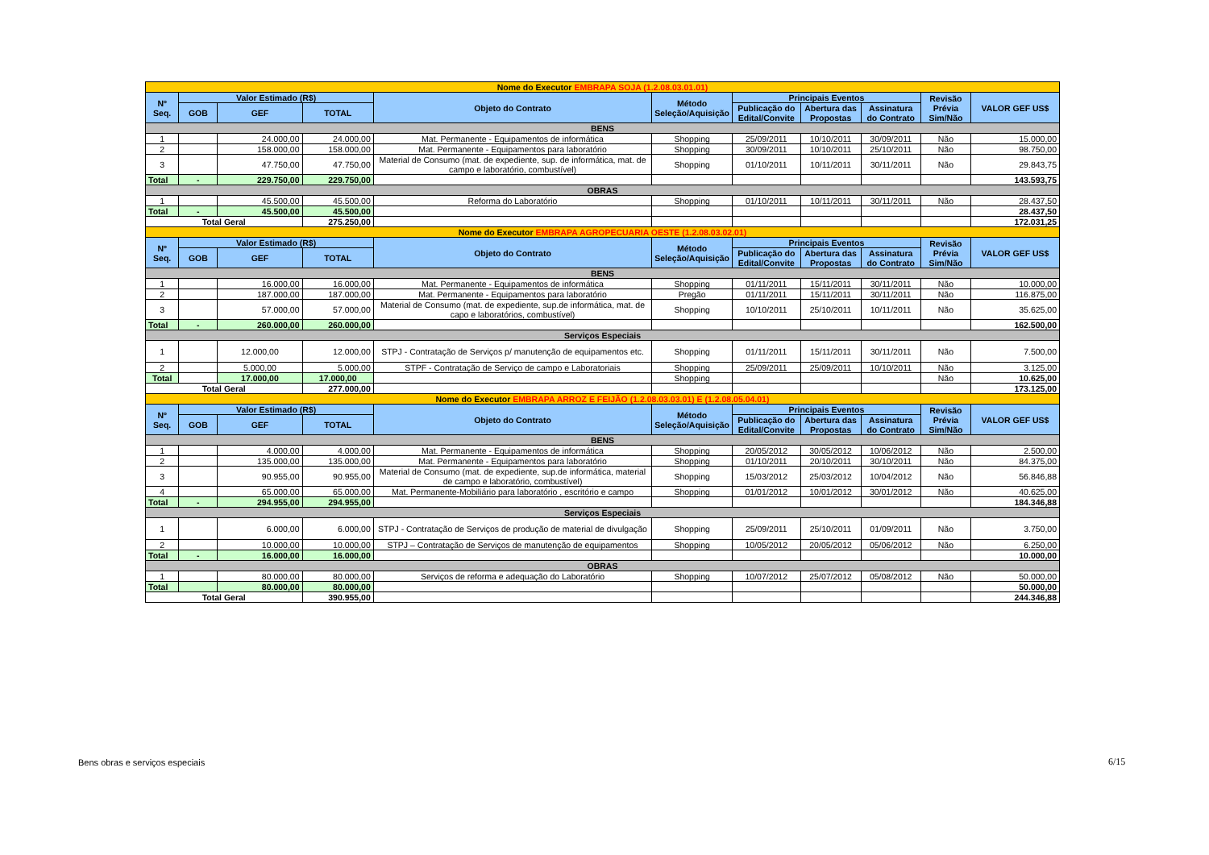| Nome do Executor EMBRAPA SOJA (1.2.08.03.01.01) | | | | | | | | | | |
| Nº Seq. | Valor Estimado (R$) | | | Objeto do Contrato | Método Seleção/Aquisição | Principais Eventos | | | Revisão Prévia Sim/Não | VALOR GEF US$ |
| | GOB | GEF | TOTAL | | | Publicação do Edital/Convite | Abertura das Propostas | Assinatura do Contrato | | |
| BENS | | | | | | | | | | |
| 1 | | 24.000,00 | 24.000,00 | Mat. Permanente - Equipamentos de informática | Shopping | 25/09/2011 | 10/10/2011 | 30/09/2011 | Não | 15.000,00 |
| 2 | | 158.000,00 | 158.000,00 | Mat. Permanente - Equipamentos para laboratório | Shopping | 30/09/2011 | 10/10/2011 | 25/10/2011 | Não | 98.750,00 |
| 3 | | 47.750,00 | 47.750,00 | Material de Consumo (mat. de expediente, sup. de informática, mat. de campo e laboratório, combustível) | Shopping | 01/10/2011 | 10/11/2011 | 30/11/2011 | Não | 29.843,75 |
| Total | - | 229.750,00 | 229.750,00 | | | | | | | 143.593,75 |
| OBRAS | | | | | | | | | | |
| 1 | | 45.500,00 | 45.500,00 | Reforma do Laboratório | Shopping | 01/10/2011 | 10/11/2011 | 30/11/2011 | Não | 28.437,50 |
| Total | - | 45.500,00 | 45.500,00 | | | | | | | 28.437,50 |
| Total Geral | | | 275.250,00 | | | | | | | 172.031,25 |
| Nome do Executor EMBRAPA AGROPECUARIA OESTE (1.2.08.03.02.01) | | | | | | | | | | |
| Nº Seq. | Valor Estimado (R$) | | | Objeto do Contrato | Método Seleção/Aquisição | Principais Eventos | | | Revisão Prévia Sim/Não | VALOR GEF US$ |
| | GOB | GEF | TOTAL | | | Publicação do Edital/Convite | Abertura das Propostas | Assinatura do Contrato | | |
| BENS | | | | | | | | | | |
| 1 | | 16.000,00 | 16.000,00 | Mat. Permanente - Equipamentos de informática | Shopping | 01/11/2011 | 15/11/2011 | 30/11/2011 | Não | 10.000,00 |
| 2 | | 187.000,00 | 187.000,00 | Mat. Permanente - Equipamentos para laboratório | Pregão | 01/11/2011 | 15/11/2011 | 30/11/2011 | Não | 116.875,00 |
| 3 | | 57.000,00 | 57.000,00 | Material de Consumo (mat. de expediente, sup.de informática, mat. de capo e laboratórios, combustível) | Shopping | 10/10/2011 | 25/10/2011 | 10/11/2011 | Não | 35.625,00 |
| Total | - | 260.000,00 | 260.000,00 | | | | | | | 162.500,00 |
| Serviços Especiais | | | | | | | | | | |
| 1 | | 12.000,00 | 12.000,00 | STPJ - Contratação de Serviços p/ manutenção de equipamentos etc. | Shopping | 01/11/2011 | 15/11/2011 | 30/11/2011 | Não | 7.500,00 |
| 2 | | 5.000,00 | 5.000,00 | STPF - Contratação de Serviço de campo e Laboratoriais | Shopping | 25/09/2011 | 25/09/2011 | 10/10/2011 | Não | 3.125,00 |
| Total | | 17.000,00 | 17.000,00 | | Shopping | | | | Não | 10.625,00 |
| Total Geral | | | 277.000,00 | | | | | | | 173.125,00 |
| Nome do Executor EMBRAPA ARROZ E FEIJÃO (1.2.08.03.03.01) E (1.2.08.05.04.01) | | | | | | | | | | |
| Nº Seq. | Valor Estimado (R$) | | | Objeto do Contrato | Método Seleção/Aquisição | Principais Eventos | | | Revisão Prévia Sim/Não | VALOR GEF US$ |
| | GOB | GEF | TOTAL | | | Publicação do Edital/Convite | Abertura das Propostas | Assinatura do Contrato | | |
| BENS | | | | | | | | | | |
| 1 | | 4.000,00 | 4.000,00 | Mat. Permanente - Equipamentos de informática | Shopping | 20/05/2012 | 30/05/2012 | 10/06/2012 | Não | 2.500,00 |
| 2 | | 135.000,00 | 135.000,00 | Mat. Permanente - Equipamentos para laboratório | Shopping | 01/10/2011 | 20/10/2011 | 30/10/2011 | Não | 84.375,00 |
| 3 | | 90.955,00 | 90.955,00 | Material de Consumo (mat. de expediente, sup.de informática, material de campo e laboratório, combustível) | Shopping | 15/03/2012 | 25/03/2012 | 10/04/2012 | Não | 56.846,88 |
| 4 | | 65.000,00 | 65.000,00 | Mat. Permanente-Mobiliário para laboratório , escritório e campo | Shopping | 01/01/2012 | 10/01/2012 | 30/01/2012 | Não | 40.625,00 |
| Total | - | 294.955,00 | 294.955,00 | | | | | | | 184.346,88 |
| Serviços Especiais | | | | | | | | | | |
| 1 | | 6.000,00 | 6.000,00 | STPJ - Contratação de Serviços de produção de material de divulgação | Shopping | 25/09/2011 | 25/10/2011 | 01/09/2011 | Não | 3.750,00 |
| 2 | | 10.000,00 | 10.000,00 | STPJ – Contratação de Serviços de manutenção de equipamentos | Shopping | 10/05/2012 | 20/05/2012 | 05/06/2012 | Não | 6.250,00 |
| Total | - | 16.000,00 | 16.000,00 | | | | | | | 10.000,00 |
| OBRAS | | | | | | | | | | |
| 1 | | 80.000,00 | 80.000,00 | Serviços de reforma e adequação do Laboratório | Shopping | 10/07/2012 | 25/07/2012 | 05/08/2012 | Não | 50.000,00 |
| Total | | 80.000,00 | 80.000,00 | | | | | | | 50.000,00 |
| Total Geral | | | 390.955,00 | | | | | | | 244.346,88 |
Bens obras e serviços especiais
6/15